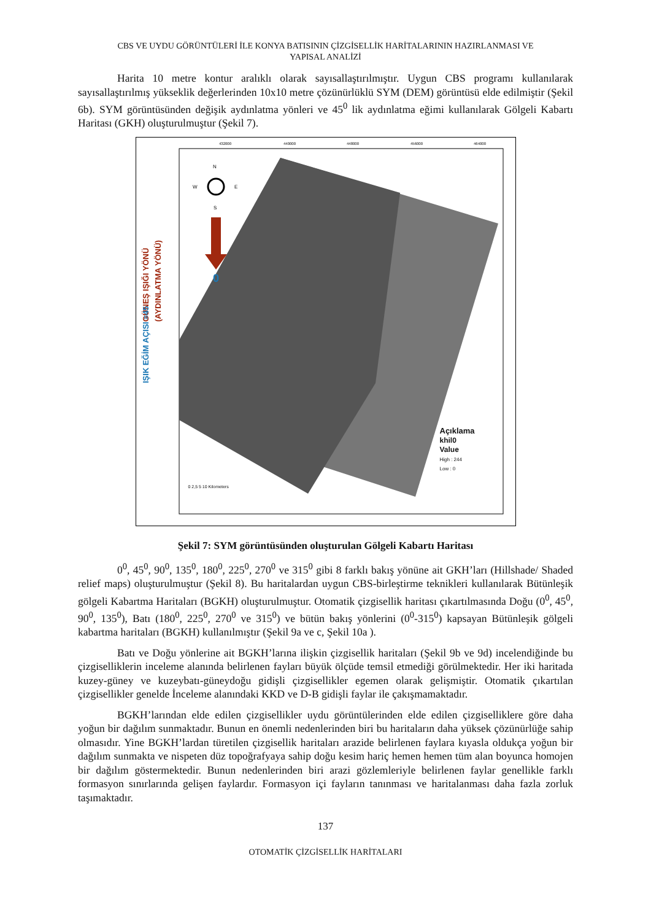CBS VE UYDU GÖRÜNTÜLERİ İLE KONYA BATISININ ÇİZGİSELLİK HARİTALARININ HAZIRLANMASI VE
YAPISAL ANALİZİ
Harita 10 metre kontur aralıklı olarak sayısallaştırılmıştır. Uygun CBS programı kullanılarak sayısallaştırılmış yükseklik değerlerinden 10x10 metre çözünürlüklü SYM (DEM) görüntüsü elde edilmiştir (Şekil 6b). SYM görüntüsünden değişik aydınlatma yönleri ve 45<sup>0</sup> lik aydınlatma eğimi kullanılarak Gölgeli Kabartı Haritası (GKH) oluşturulmuştur (Şekil 7).
N
W
E
S
0
GÜNEŞ IŞIĞI YÖNÜ
(AYDINLATMA YÖNÜ)
IŞIK EĞİM AÇISI =45
432000
440000
448000
456000
464000
Açıklama
khil0
Value
High : 244
Low : 0
0 2,5 5 10 Kilometers
Şekil 7: SYM görüntüsünden oluşturulan Gölgeli Kabartı Haritası
0<sup>0</sup>, 45<sup>0</sup>, 90<sup>0</sup>, 135<sup>0</sup>, 180<sup>0</sup>, 225<sup>0</sup>, 270<sup>0</sup> ve 315<sup>0</sup> gibi 8 farklı bakış yönüne ait GKH’ları (Hillshade/ Shaded relief maps) oluşturulmuştur (Şekil 8). Bu haritalardan uygun CBS-birleştirme teknikleri kullanılarak Bütünleşik gölgeli Kabartma Haritaları (BGKH) oluşturulmuştur. Otomatik çizgisellik haritası çıkartılmasında Doğu (0<sup>0</sup>, 45<sup>0</sup>, 90<sup>0</sup>, 135<sup>0</sup>), Batı (180<sup>0</sup>, 225<sup>0</sup>, 270<sup>0</sup> ve 315<sup>0</sup>) ve bütün bakış yönlerini (0<sup>0</sup>-315<sup>0</sup>) kapsayan Bütünleşik gölgeli kabartma haritaları (BGKH) kullanılmıştır (Şekil 9a ve c, Şekil 10a ).
Batı ve Doğu yönlerine ait BGKH’larına ilişkin çizgisellik haritaları (Şekil 9b ve 9d) incelendiğinde bu çizgiselliklerin inceleme alanında belirlenen fayları büyük ölçüde temsil etmediği görülmektedir. Her iki haritada kuzey-güney ve kuzeybatı-güneydoğu gidişli çizgisellikler egemen olarak gelişmiştir. Otomatik çıkartılan çizgisellikler genelde İnceleme alanındaki KKD ve D-B gidişli faylar ile çakışmamaktadır.
BGKH’larından elde edilen çizgisellikler uydu görüntülerinden elde edilen çizgiselliklere göre daha yoğun bir dağılım sunmaktadır. Bunun en önemli nedenlerinden biri bu haritaların daha yüksek çözünürlüğe sahip olmasıdır. Yine BGKH’lardan türetilen çizgisellik haritaları arazide belirlenen faylara kıyasla oldukça yoğun bir dağılım sunmakta ve nispeten düz topoğrafyaya sahip doğu kesim hariç hemen hemen tüm alan boyunca homojen bir dağılım göstermektedir. Bunun nedenlerinden biri arazi gözlemleriyle belirlenen faylar genellikle farklı formasyon sınırlarında gelişen faylardır. Formasyon içi fayların tanınması ve haritalanması daha fazla zorluk taşımaktadır.
137
OTOMATİK ÇİZGİSELLİK HARİTALARI